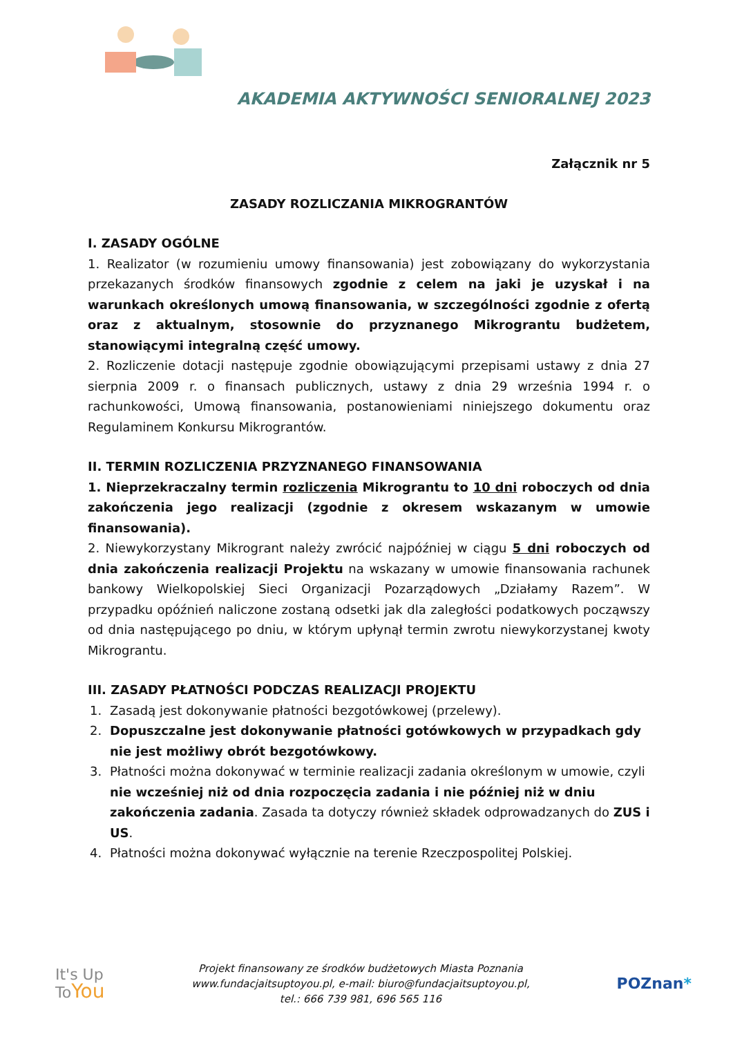AKADEMIA AKTYWNOŚCI SENIORALNEJ 2023
Załącznik nr 5
ZASADY ROZLICZANIA MIKROGRANTÓW
I. ZASADY OGÓLNE
1. Realizator (w rozumieniu umowy finansowania) jest zobowiązany do wykorzystania przekazanych środków finansowych zgodnie z celem na jaki je uzyskał i na warunkach określonych umową finansowania, w szczególności zgodnie z ofertą oraz z aktualnym, stosownie do przyznanego Mikrograntu budżetem, stanowiącymi integralną część umowy.
2. Rozliczenie dotacji następuje zgodnie obowiązującymi przepisami ustawy z dnia 27 sierpnia 2009 r. o finansach publicznych, ustawy z dnia 29 września 1994 r. o rachunkowości, Umową finansowania, postanowieniami niniejszego dokumentu oraz Regulaminem Konkursu Mikrograntów.
II. TERMIN ROZLICZENIA PRZYZNANEGO FINANSOWANIA
1. Nieprzekraczalny termin rozliczenia Mikrograntu to 10 dni roboczych od dnia zakończenia jego realizacji (zgodnie z okresem wskazanym w umowie finansowania).
2. Niewykorzystany Mikrogrant należy zwrócić najpóźniej w ciągu 5 dni roboczych od dnia zakończenia realizacji Projektu na wskazany w umowie finansowania rachunek bankowy Wielkopolskiej Sieci Organizacji Pozarządowych „Działamy Razem”. W przypadku opóźnień naliczone zostaną odsetki jak dla zaległości podatkowych począwszy od dnia następującego po dniu, w którym upłynął termin zwrotu niewykorzystanej kwoty Mikrograntu.
III. ZASADY PŁATNOŚCI PODCZAS REALIZACJI PROJEKTU
1. Zasadą jest dokonywanie płatności bezgotówkowej (przelewy).
2. Dopuszczalne jest dokonywanie płatności gotówkowych w przypadkach gdy nie jest możliwy obrót bezgotówkowy.
3. Płatności można dokonywać w terminie realizacji zadania określonym w umowie, czyli nie wcześniej niż od dnia rozpoczęcia zadania i nie później niż w dniu zakończenia zadania. Zasada ta dotyczy również składek odprowadzanych do ZUS i US.
4. Płatności można dokonywać wyłącznie na terenie Rzeczpospolitej Polskiej.
It's Up
ToYou
Projekt finansowany ze środków budżetowych Miasta Poznania
www.fundacjaitsuptoyou.pl, e-mail: biuro@fundacjaitsuptoyou.pl,
tel.: 666 739 981, 696 565 116
POZnan*